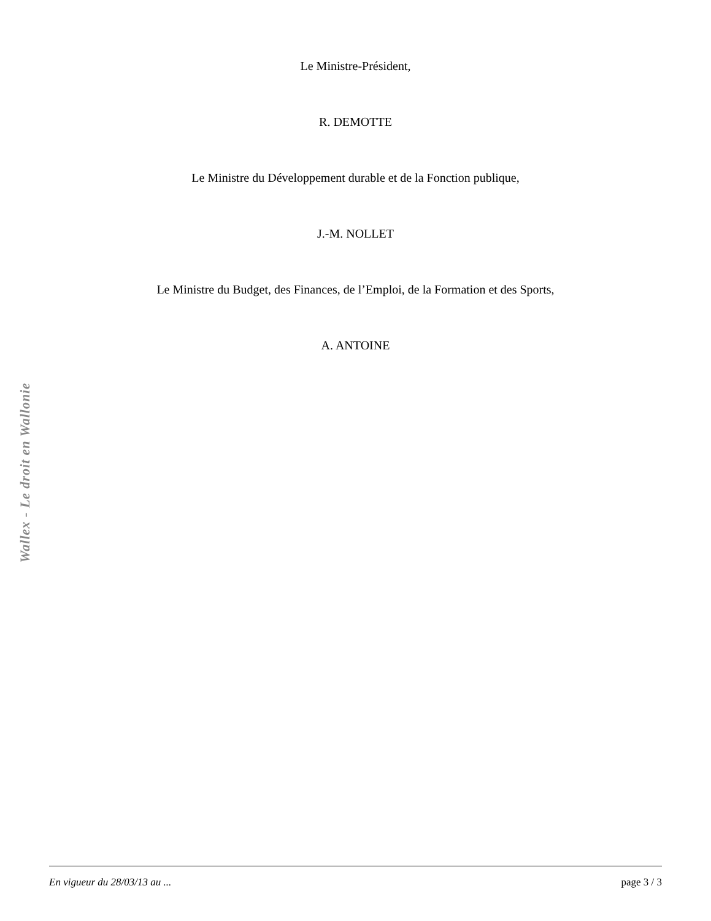Le Ministre-Président,
R. DEMOTTE
Le Ministre du Développement durable et de la Fonction publique,
J.-M. NOLLET
Le Ministre du Budget, des Finances, de l’Emploi, de la Formation et des Sports,
A. ANTOINE
Wallex - Le droit en Wallonie
En vigueur du 28/03/13 au ... page 3 / 3